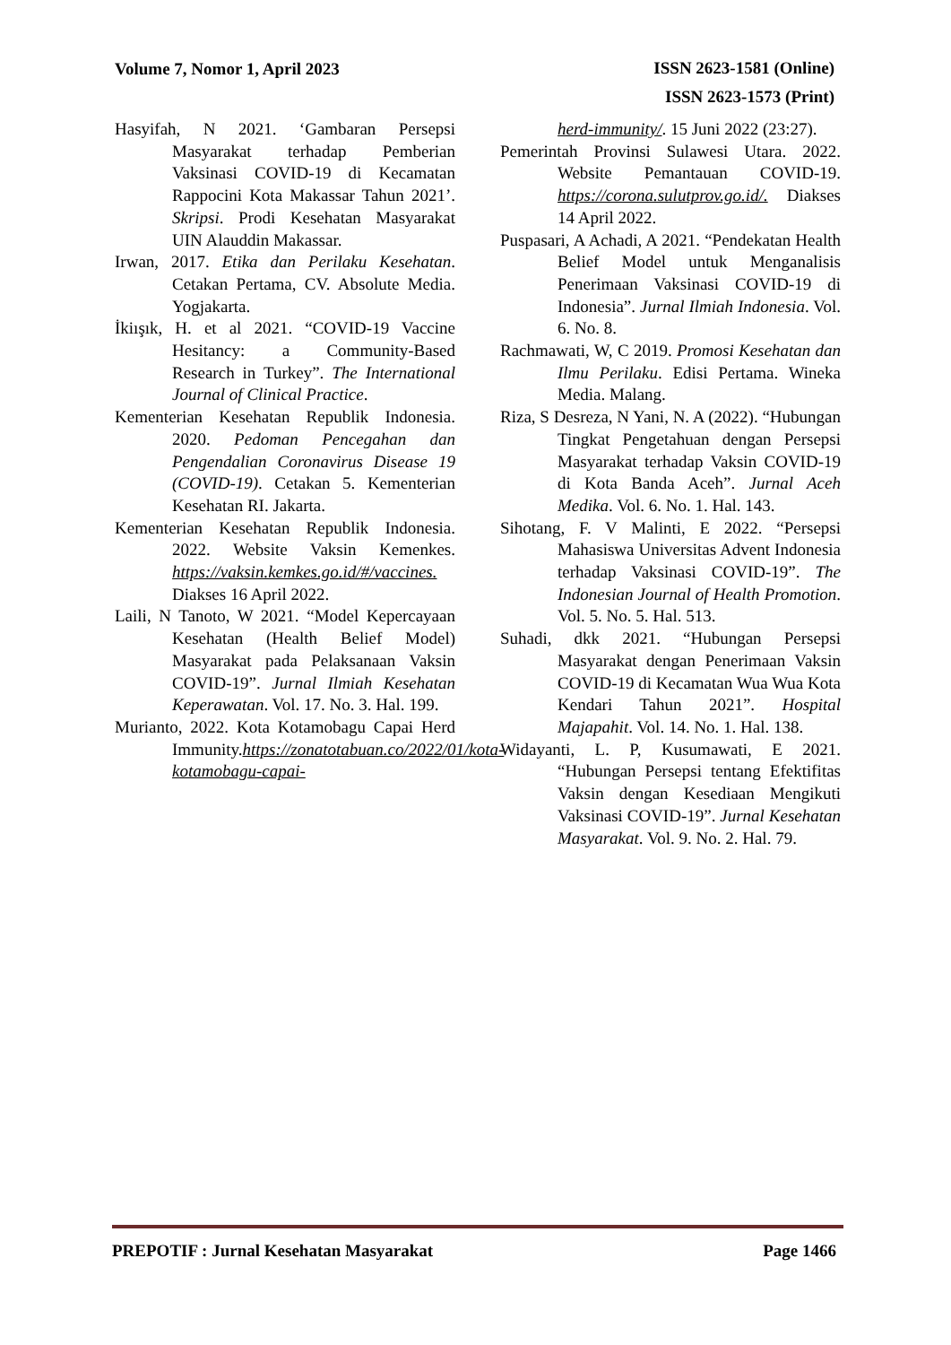Volume 7, Nomor 1, April 2023 ISSN 2623-1581 (Online)
ISSN 2623-1573 (Print)
Hasyifah, N 2021. ‘Gambaran Persepsi Masyarakat terhadap Pemberian Vaksinasi COVID-19 di Kecamatan Rappocini Kota Makassar Tahun 2021’. Skripsi. Prodi Kesehatan Masyarakat UIN Alauddin Makassar.
Irwan, 2017. Etika dan Perilaku Kesehatan. Cetakan Pertama, CV. Absolute Media. Yogjakarta.
İkiışık, H. et al 2021. “COVID-19 Vaccine Hesitancy: a Community-Based Research in Turkey”. The International Journal of Clinical Practice.
Kementerian Kesehatan Republik Indonesia. 2020. Pedoman Pencegahan dan Pengendalian Coronavirus Disease 19 (COVID-19). Cetakan 5. Kementerian Kesehatan RI. Jakarta.
Kementerian Kesehatan Republik Indonesia. 2022. Website Vaksin Kemenkes. https://vaksin.kemkes.go.id/#/vaccines. Diakses 16 April 2022.
Laili, N Tanoto, W 2021. “Model Kepercayaan Kesehatan (Health Belief Model) Masyarakat pada Pelaksanaan Vaksin COVID-19”. Jurnal Ilmiah Kesehatan Keperawatan. Vol. 17. No. 3. Hal. 199.
Murianto, 2022. Kota Kotamobagu Capai Herd Immunity.https://zonatotabuan.co/2022/01/kota-kotamobagu-capai-
herd-immunity/. 15 Juni 2022 (23:27).
Pemerintah Provinsi Sulawesi Utara. 2022. Website Pemantauan COVID-19. https://corona.sulutprov.go.id/. Diakses 14 April 2022.
Puspasari, A Achadi, A 2021. “Pendekatan Health Belief Model untuk Menganalisis Penerimaan Vaksinasi COVID-19 di Indonesia”. Jurnal Ilmiah Indonesia. Vol. 6. No. 8.
Rachmawati, W, C 2019. Promosi Kesehatan dan Ilmu Perilaku. Edisi Pertama. Wineka Media. Malang.
Riza, S Desreza, N Yani, N. A (2022). “Hubungan Tingkat Pengetahuan dengan Persepsi Masyarakat terhadap Vaksin COVID-19 di Kota Banda Aceh”. Jurnal Aceh Medika. Vol. 6. No. 1. Hal. 143.
Sihotang, F. V Malinti, E 2022. “Persepsi Mahasiswa Universitas Advent Indonesia terhadap Vaksinasi COVID-19”. The Indonesian Journal of Health Promotion. Vol. 5. No. 5. Hal. 513.
Suhadi, dkk 2021. “Hubungan Persepsi Masyarakat dengan Penerimaan Vaksin COVID-19 di Kecamatan Wua Wua Kota Kendari Tahun 2021”. Hospital Majapahit. Vol. 14. No. 1. Hal. 138.
Widayanti, L. P, Kusumawati, E 2021. “Hubungan Persepsi tentang Efektifitas Vaksin dengan Kesediaan Mengikuti Vaksinasi COVID-19”. Jurnal Kesehatan Masyarakat. Vol. 9. No. 2. Hal. 79.
PREPOTIF : Jurnal Kesehatan Masyarakat Page 1466